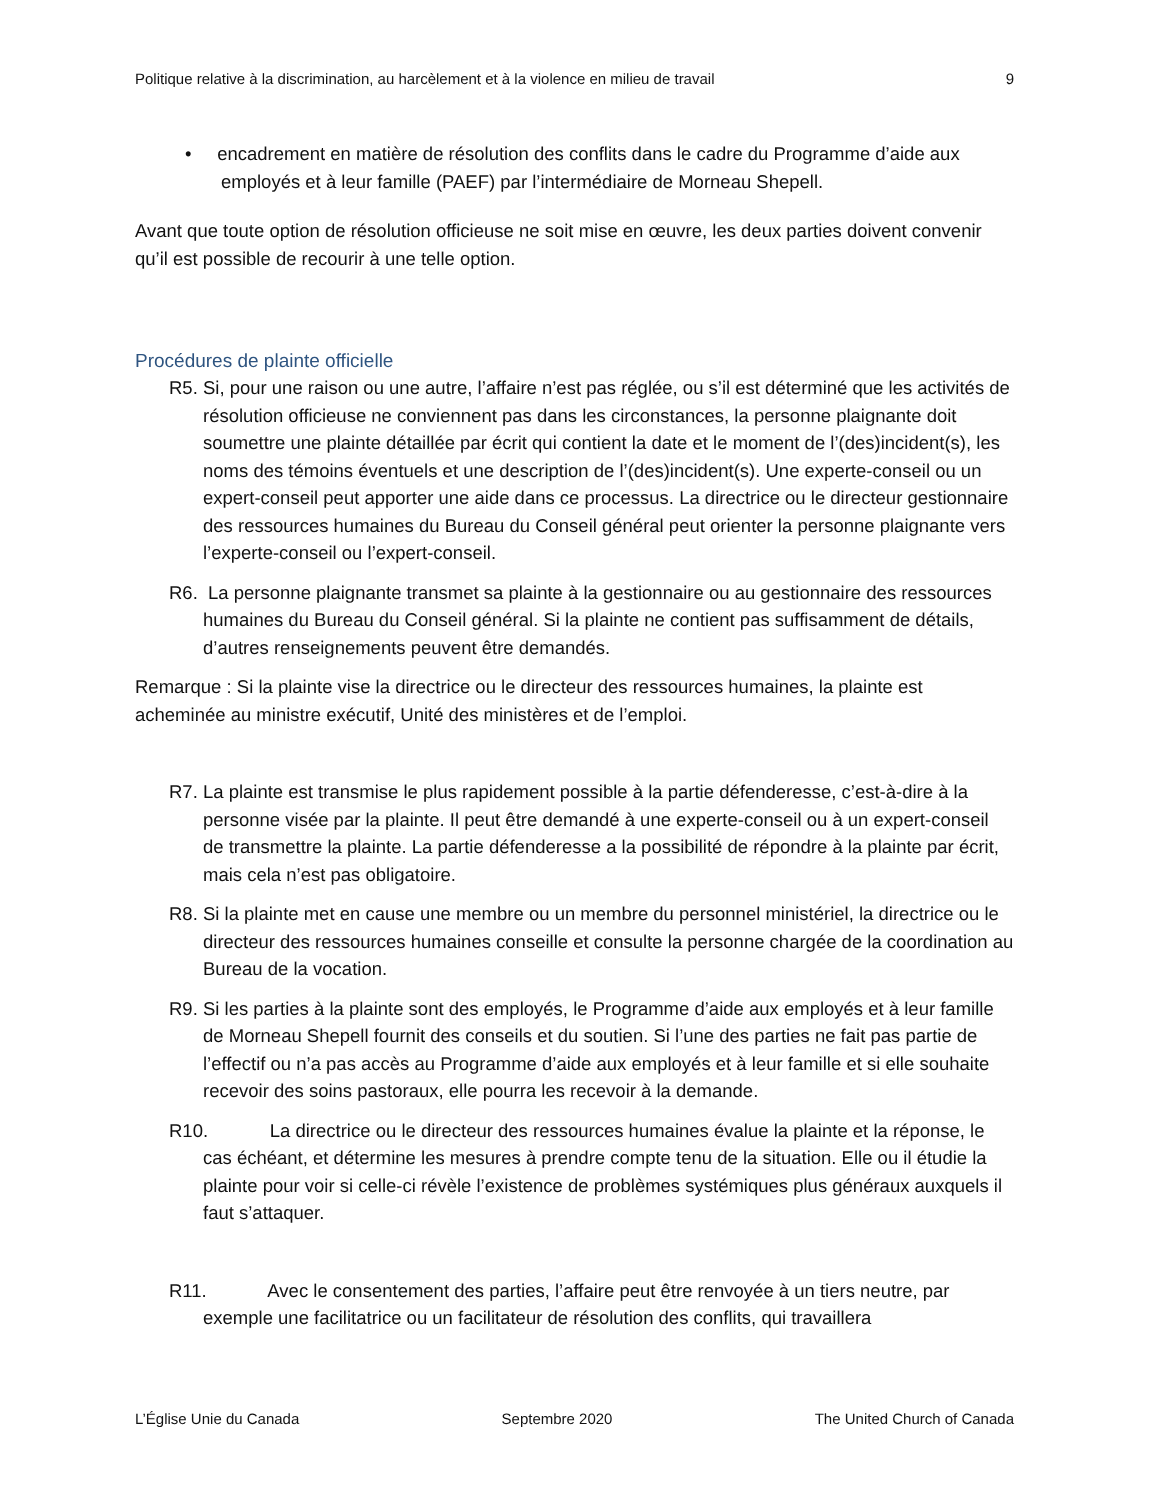Politique relative à la discrimination, au harcèlement et à la violence en milieu de travail 9
• encadrement en matière de résolution des conflits dans le cadre du Programme d’aide aux employés et à leur famille (PAEF) par l’intermédiaire de Morneau Shepell.
Avant que toute option de résolution officieuse ne soit mise en œuvre, les deux parties doivent convenir qu’il est possible de recourir à une telle option.
Procédures de plainte officielle
R5. Si, pour une raison ou une autre, l’affaire n’est pas réglée, ou s’il est déterminé que les activités de résolution officieuse ne conviennent pas dans les circonstances, la personne plaignante doit soumettre une plainte détaillée par écrit qui contient la date et le moment de l’(des)incident(s), les noms des témoins éventuels et une description de l’(des)incident(s). Une experte-conseil ou un expert-conseil peut apporter une aide dans ce processus. La directrice ou le directeur gestionnaire des ressources humaines du Bureau du Conseil général peut orienter la personne plaignante vers l’experte-conseil ou l’expert-conseil.
R6. La personne plaignante transmet sa plainte à la gestionnaire ou au gestionnaire des ressources humaines du Bureau du Conseil général. Si la plainte ne contient pas suffisamment de détails, d’autres renseignements peuvent être demandés.
Remarque : Si la plainte vise la directrice ou le directeur des ressources humaines, la plainte est acheminée au ministre exécutif, Unité des ministères et de l’emploi.
R7. La plainte est transmise le plus rapidement possible à la partie défenderesse, c’est-à-dire à la personne visée par la plainte. Il peut être demandé à une experte-conseil ou à un expert-conseil de transmettre la plainte. La partie défenderesse a la possibilité de répondre à la plainte par écrit, mais cela n’est pas obligatoire.
R8. Si la plainte met en cause une membre ou un membre du personnel ministériel, la directrice ou le directeur des ressources humaines conseille et consulte la personne chargée de la coordination au Bureau de la vocation.
R9. Si les parties à la plainte sont des employés, le Programme d’aide aux employés et à leur famille de Morneau Shepell fournit des conseils et du soutien. Si l’une des parties ne fait pas partie de l’effectif ou n’a pas accès au Programme d’aide aux employés et à leur famille et si elle souhaite recevoir des soins pastoraux, elle pourra les recevoir à la demande.
R10. La directrice ou le directeur des ressources humaines évalue la plainte et la réponse, le cas échéant, et détermine les mesures à prendre compte tenu de la situation. Elle ou il étudie la plainte pour voir si celle-ci révèle l’existence de problèmes systémiques plus généraux auxquels il faut s’attaquer.
R11. Avec le consentement des parties, l’affaire peut être renvoyée à un tiers neutre, par exemple une facilitatrice ou un facilitateur de résolution des conflits, qui travaillera
L’Église Unie du Canada Septembre 2020 The United Church of Canada